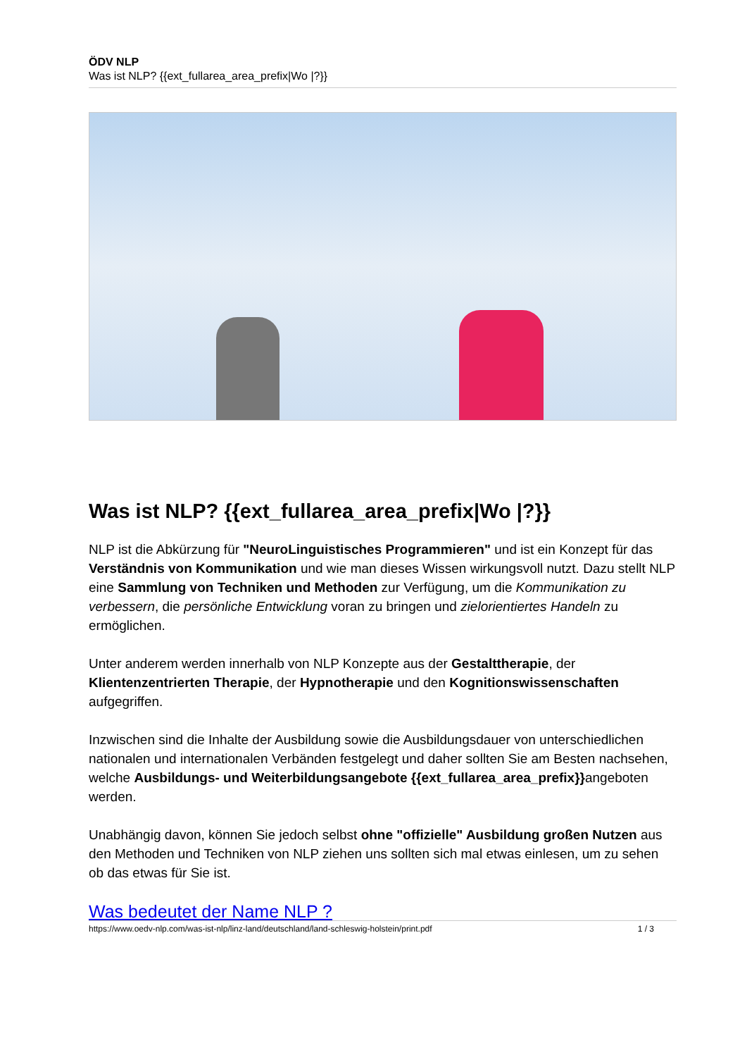ÖDV NLP
Was ist NLP? {{ext_fullarea_area_prefix|Wo |?}}
Was ist NLP? {{ext_fullarea_area_prefix|Wo |?}}
NLP ist die Abkürzung für "NeuroLinguistisches Programmieren" und ist ein Konzept für das Verständnis von Kommunikation und wie man dieses Wissen wirkungsvoll nutzt. Dazu stellt NLP eine Sammlung von Techniken und Methoden zur Verfügung, um die Kommunikation zu verbessern, die persönliche Entwicklung voran zu bringen und zielorientiertes Handeln zu ermöglichen.
Unter anderem werden innerhalb von NLP Konzepte aus der Gestalttherapie, der Klientenzentrierten Therapie, der Hypnotherapie und den Kognitionswissenschaften aufgegriffen.
Inzwischen sind die Inhalte der Ausbildung sowie die Ausbildungsdauer von unterschiedlichen nationalen und internationalen Verbänden festgelegt und daher sollten Sie am Besten nachsehen, welche Ausbildungs- und Weiterbildungsangebote {{ext_fullarea_area_prefix}}angeboten werden.
Unabhängig davon, können Sie jedoch selbst ohne "offizielle" Ausbildung großen Nutzen aus den Methoden und Techniken von NLP ziehen uns sollten sich mal etwas einlesen, um zu sehen ob das etwas für Sie ist.
Was bedeutet der Name NLP ?
https://www.oedv-nlp.com/was-ist-nlp/linz-land/deutschland/land-schleswig-holstein/print.pdf 1 / 3